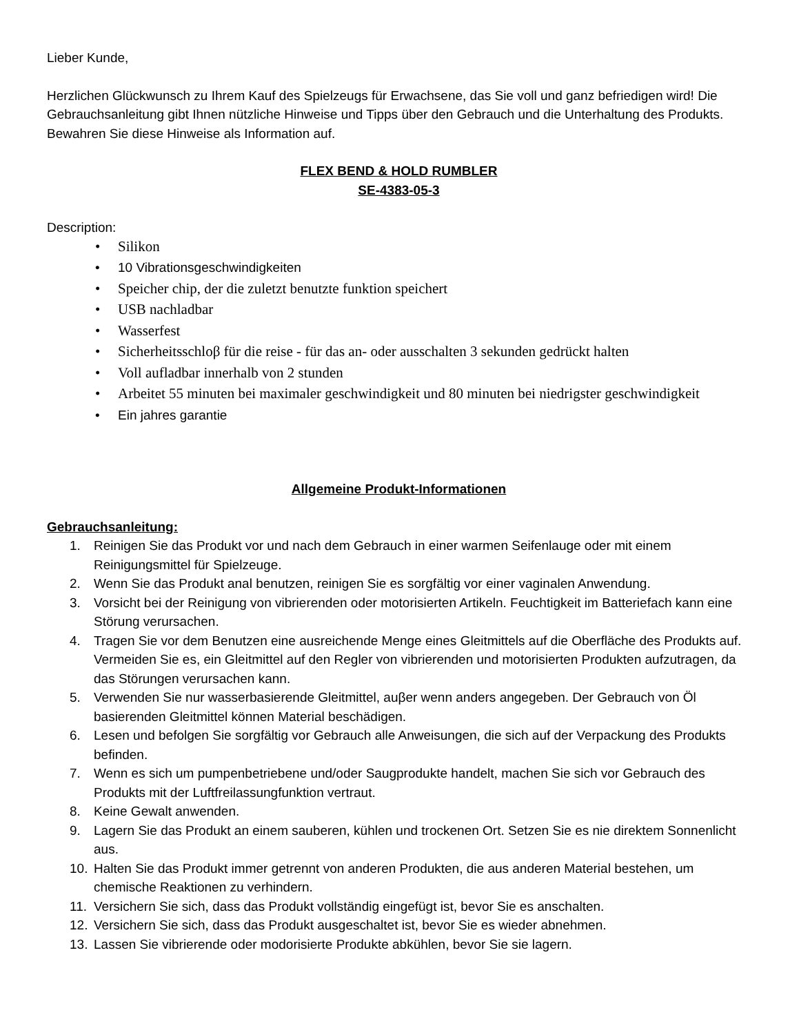Lieber Kunde,
Herzlichen Glückwunsch zu Ihrem Kauf des Spielzeugs für Erwachsene, das Sie voll und ganz befriedigen wird! Die Gebrauchsanleitung gibt Ihnen nützliche Hinweise und Tipps über den Gebrauch und die Unterhaltung des Produkts. Bewahren Sie diese Hinweise als Information auf.
FLEX BEND & HOLD RUMBLER
SE-4383-05-3
Description:
• Silikon
• 10 Vibrationsgeschwindigkeiten
• Speicher chip, der die zuletzt benutzte funktion speichert
• USB nachladbar
• Wasserfest
• Sicherheitsschloβ für die reise - für das an- oder ausschalten 3 sekunden gedrückt halten
• Voll aufladbar innerhalb von 2 stunden
• Arbeitet 55 minuten bei maximaler geschwindigkeit und 80 minuten bei niedrigster geschwindigkeit
• Ein jahres garantie
Allgemeine Produkt-Informationen
Gebrauchsanleitung:
1. Reinigen Sie das Produkt vor und nach dem Gebrauch in einer warmen Seifenlauge oder mit einem Reinigungsmittel für Spielzeuge.
2. Wenn Sie das Produkt anal benutzen, reinigen Sie es sorgfältig vor einer vaginalen Anwendung.
3. Vorsicht bei der Reinigung von vibrierenden oder motorisierten Artikeln. Feuchtigkeit im Batteriefach kann eine Störung verursachen.
4. Tragen Sie vor dem Benutzen eine ausreichende Menge eines Gleitmittels auf die Oberfläche des Produkts auf. Vermeiden Sie es, ein Gleitmittel auf den Regler von vibrierenden und motorisierten Produkten aufzutragen, da das Störungen verursachen kann.
5. Verwenden Sie nur wasserbasierende Gleitmittel, auβer wenn anders angegeben. Der Gebrauch von Öl basierenden Gleitmittel können Material beschädigen.
6. Lesen und befolgen Sie sorgfältig vor Gebrauch alle Anweisungen, die sich auf der Verpackung des Produkts befinden.
7. Wenn es sich um pumpenbetriebene und/oder Saugprodukte handelt, machen Sie sich vor Gebrauch des Produkts mit der Luftfreilassungfunktion vertraut.
8. Keine Gewalt anwenden.
9. Lagern Sie das Produkt an einem sauberen, kühlen und trockenen Ort. Setzen Sie es nie direktem Sonnenlicht aus.
10. Halten Sie das Produkt immer getrennt von anderen Produkten, die aus anderen Material bestehen, um chemische Reaktionen zu verhindern.
11. Versichern Sie sich, dass das Produkt vollständig eingefügt ist, bevor Sie es anschalten.
12. Versichern Sie sich, dass das Produkt ausgeschaltet ist, bevor Sie es wieder abnehmen.
13. Lassen Sie vibrierende oder modorisierte Produkte abkühlen, bevor Sie sie lagern.